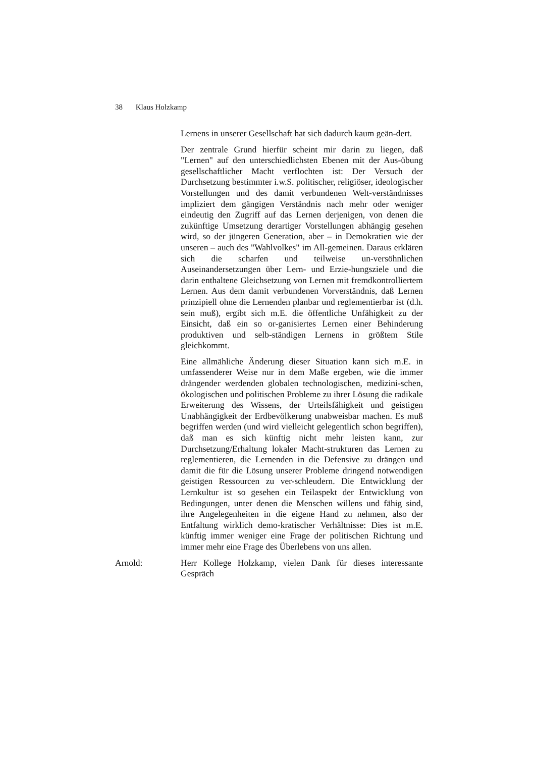38 Klaus Holzkamp
Lernens in unserer Gesellschaft hat sich dadurch kaum geän-dert.
Der zentrale Grund hierfür scheint mir darin zu liegen, daß "Lernen" auf den unterschiedlichsten Ebenen mit der Aus-übung gesellschaftlicher Macht verflochten ist: Der Versuch der Durchsetzung bestimmter i.w.S. politischer, religiöser, ideologischer Vorstellungen und des damit verbundenen Welt-verständnisses impliziert dem gängigen Verständnis nach mehr oder weniger eindeutig den Zugriff auf das Lernen derjenigen, von denen die zukünftige Umsetzung derartiger Vorstellungen abhängig gesehen wird, so der jüngeren Generation, aber – in Demokratien wie der unseren – auch des "Wahlvolkes" im All-gemeinen. Daraus erklären sich die scharfen und teilweise un-versöhnlichen Auseinandersetzungen über Lern- und Erzie-hungsziele und die darin enthaltene Gleichsetzung von Lernen mit fremdkontrolliertem Lernen. Aus dem damit verbundenen Vorverständnis, daß Lernen prinzipiell ohne die Lernenden planbar und reglementierbar ist (d.h. sein muß), ergibt sich m.E. die öffentliche Unfähigkeit zu der Einsicht, daß ein so or-ganisiertes Lernen einer Behinderung produktiven und selb-ständigen Lernens in größtem Stile gleichkommt.
Eine allmähliche Änderung dieser Situation kann sich m.E. in umfassenderer Weise nur in dem Maße ergeben, wie die immer drängender werdenden globalen technologischen, medizini-schen, ökologischen und politischen Probleme zu ihrer Lösung die radikale Erweiterung des Wissens, der Urteilsfähigkeit und geistigen Unabhängigkeit der Erdbevölkerung unabweisbar machen. Es muß begriffen werden (und wird vielleicht gelegentlich schon begriffen), daß man es sich künftig nicht mehr leisten kann, zur Durchsetzung/Erhaltung lokaler Macht-strukturen das Lernen zu reglementieren, die Lernenden in die Defensive zu drängen und damit die für die Lösung unserer Probleme dringend notwendigen geistigen Ressourcen zu ver-schleudern. Die Entwicklung der Lernkultur ist so gesehen ein Teilaspekt der Entwicklung von Bedingungen, unter denen die Menschen willens und fähig sind, ihre Angelegenheiten in die eigene Hand zu nehmen, also der Entfaltung wirklich demo-kratischer Verhältnisse: Dies ist m.E. künftig immer weniger eine Frage der politischen Richtung und immer mehr eine Frage des Überlebens von uns allen.
Arnold: Herr Kollege Holzkamp, vielen Dank für dieses interessante Gespräch